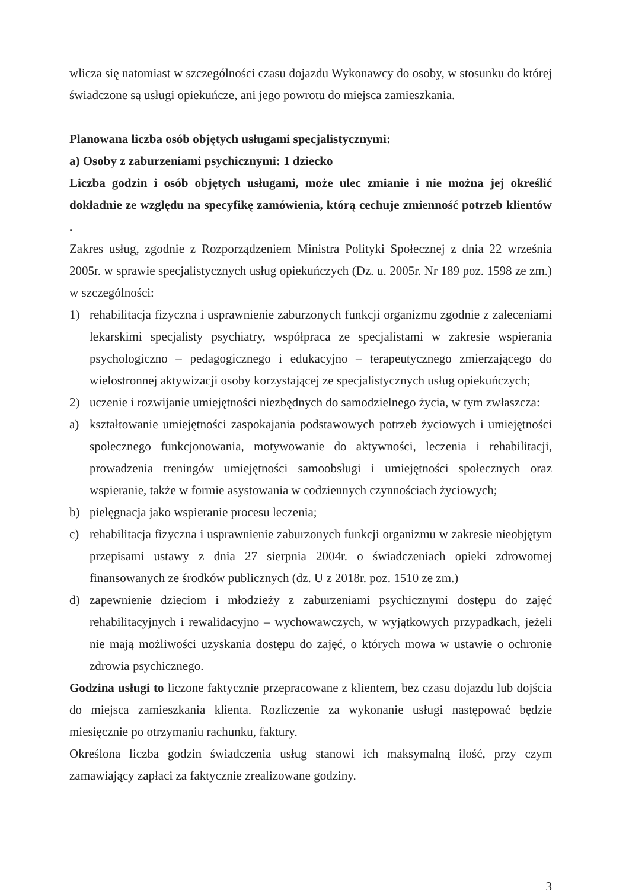wlicza się natomiast w szczególności czasu dojazdu Wykonawcy do osoby, w stosunku do której świadczone są usługi opiekuńcze, ani jego powrotu do miejsca zamieszkania.
Planowana liczba osób objętych usługami specjalistycznymi:
a) Osoby z zaburzeniami psychicznymi: 1 dziecko
Liczba godzin i osób objętych usługami, może ulec zmianie i nie można jej określić dokładnie ze względu na specyfikę zamówienia, którą cechuje zmienność potrzeb klientów .
Zakres usług, zgodnie z Rozporządzeniem Ministra Polityki Społecznej z dnia 22 września 2005r. w sprawie specjalistycznych usług opiekuńczych (Dz. u. 2005r. Nr 189 poz. 1598 ze zm.) w szczególności:
1) rehabilitacja fizyczna i usprawnienie zaburzonych funkcji organizmu zgodnie z zaleceniami lekarskimi specjalisty psychiatry, współpraca ze specjalistami w zakresie wspierania psychologiczno – pedagogicznego i edukacyjno – terapeutycznego zmierzającego do wielostronnej aktywizacji osoby korzystającej ze specjalistycznych usług opiekuńczych;
2) uczenie i rozwijanie umiejętności niezbędnych do samodzielnego życia, w tym zwłaszcza:
a) kształtowanie umiejętności zaspokajania podstawowych potrzeb życiowych i umiejętności społecznego funkcjonowania, motywowanie do aktywności, leczenia i rehabilitacji, prowadzenia treningów umiejętności samoobsługi i umiejętności społecznych oraz wspieranie, także w formie asystowania w codziennych czynnościach życiowych;
b) pielęgnacja jako wspieranie procesu leczenia;
c) rehabilitacja fizyczna i usprawnienie zaburzonych funkcji organizmu w zakresie nieobjętym przepisami ustawy z dnia 27 sierpnia 2004r. o świadczeniach opieki zdrowotnej finansowanych ze środków publicznych (dz. U z 2018r. poz. 1510 ze zm.)
d) zapewnienie dzieciom i młodzieży z zaburzeniami psychicznymi dostępu do zajęć rehabilitacyjnych i rewalidacyjno – wychowawczych, w wyjątkowych przypadkach, jeżeli nie mają możliwości uzyskania dostępu do zajęć, o których mowa w ustawie o ochronie zdrowia psychicznego.
Godzina usługi to liczone faktycznie przepracowane z klientem, bez czasu dojazdu lub dojścia do miejsca zamieszkania klienta. Rozliczenie za wykonanie usługi następować będzie miesięcznie po otrzymaniu rachunku, faktury.
Określona liczba godzin świadczenia usług stanowi ich maksymalną ilość, przy czym zamawiający zapłaci za faktycznie zrealizowane godziny.
3